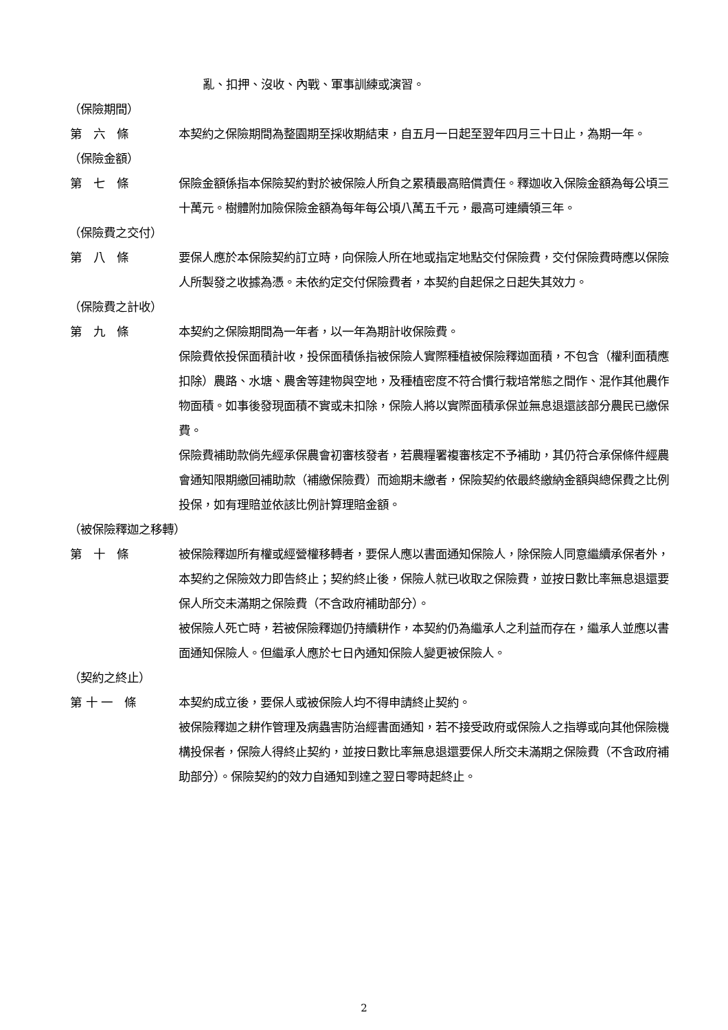亂、扣押、沒收、內戰、軍事訓練或演習。
（保險期間）
第　六　條
本契約之保險期間為整園期至採收期結束，自五月一日起至翌年四月三十日止，為期一年。
（保險金額）
第　七　條
保險金額係指本保險契約對於被保險人所負之累積最高賠償責任。釋迦收入保險金額為每公頃三十萬元。樹體附加險保險金額為每年每公頃八萬五千元，最高可連續領三年。
（保險費之交付）
第　八　條
要保人應於本保險契約訂立時，向保險人所在地或指定地點交付保險費，交付保險費時應以保險人所製發之收據為憑。未依約定交付保險費者，本契約自起保之日起失其效力。
（保險費之計收）
第　九　條
本契約之保險期間為一年者，以一年為期計收保險費。
保險費依投保面積計收，投保面積係指被保險人實際種植被保險釋迦面積，不包含（權利面積應扣除）農路、水塘、農舍等建物與空地，及種植密度不符合慣行栽培常態之間作、混作其他農作物面積。如事後發現面積不實或未扣除，保險人將以實際面積承保並無息退還該部分農民已繳保費。
保險費補助款倘先經承保農會初審核發者，若農糧署複審核定不予補助，其仍符合承保條件經農會通知限期繳回補助款（補繳保險費）而逾期未繳者，保險契約依最終繳納金額與總保費之比例投保，如有理賠並依該比例計算理賠金額。
（被保險釋迦之移轉）
第　十　條
被保險釋迦所有權或經營權移轉者，要保人應以書面通知保險人，除保險人同意繼續承保者外，本契約之保險效力即告終止；契約終止後，保險人就已收取之保險費，並按日數比率無息退還要保人所交未滿期之保險費（不含政府補助部分）。
被保險人死亡時，若被保險釋迦仍持續耕作，本契約仍為繼承人之利益而存在，繼承人並應以書面通知保險人。但繼承人應於七日內通知保險人變更被保險人。
（契約之終止）
第 十 一　條
本契約成立後，要保人或被保險人均不得申請終止契約。
被保險釋迦之耕作管理及病蟲害防治經書面通知，若不接受政府或保險人之指導或向其他保險機構投保者，保險人得終止契約，並按日數比率無息退還要保人所交未滿期之保險費（不含政府補助部分）。保險契約的效力自通知到達之翌日零時起終止。
2